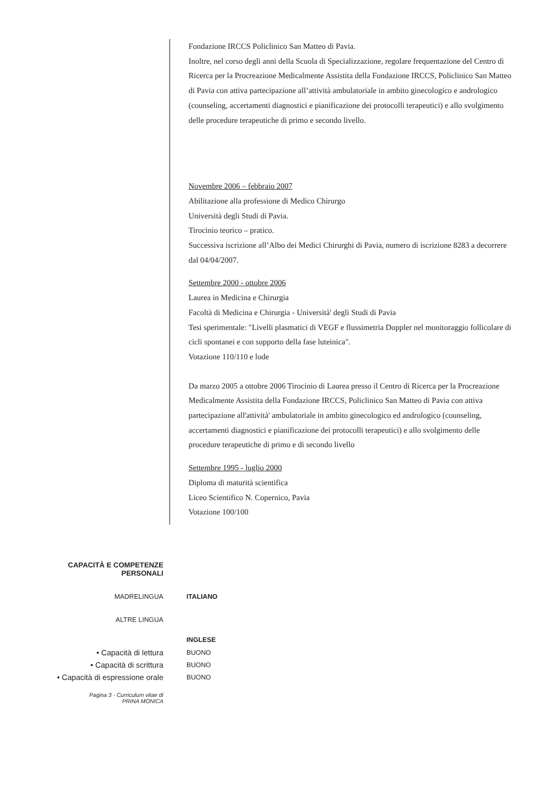Fondazione IRCCS Policlinico San Matteo di Pavia.
Inoltre, nel corso degli anni della Scuola di Specializzazione, regolare frequentazione del Centro di Ricerca per la Procreazione Medicalmente Assistita della Fondazione IRCCS, Policlinico San Matteo di Pavia con attiva partecipazione all’attività ambulatoriale in ambito ginecologico e andrologico (counseling, accertamenti diagnostici e pianificazione dei protocolli terapeutici) e allo svolgimento delle procedure terapeutiche di primo e secondo livello.
Novembre 2006 – febbraio 2007
Abilitazione alla professione di Medico Chirurgo
Università degli Studi di Pavia.
Tirocinio teorico – pratico.
Successiva iscrizione all’Albo dei Medici Chirurghi di Pavia, numero di iscrizione 8283 a decorrere dal 04/04/2007.
Settembre 2000 - ottobre 2006
Laurea in Medicina e Chirurgia
Facoltà di Medicina e Chirurgia - Università' degli Studi di Pavia
Tesi sperimentale: "Livelli plasmatici di VEGF e flussimetria Doppler nel monitoraggio follicolare di cicli spontanei e con supporto della fase luteinica".
Votazione 110/110 e lode
Da marzo 2005 a ottobre 2006 Tirocinio di Laurea presso il Centro di Ricerca per la Procreazione Medicalmente Assistita della Fondazione IRCCS, Policlinico San Matteo di Pavia con attiva partecipazione all'attività' ambulatoriale in ambito ginecologico ed andrologico (counseling, accertamenti diagnostici e pianificazione dei protocolli terapeutici) e allo svolgimento delle procedure terapeutiche di primo e di secondo livello
Settembre 1995 - luglio 2000
Diploma di maturità scientifica
Liceo Scientifico N. Copernico, Pavia
Votazione 100/100
CAPACITÀ E COMPETENZE
PERSONALI
MADRELINGUA ITALIANO
ALTRE LINGUA
INGLESE
• Capacità di lettura
BUONO
• Capacità di scrittura
BUONO
• Capacità di espressione orale
BUONO
Pagina 3 - Curriculum vitae di
PRINA MONICA